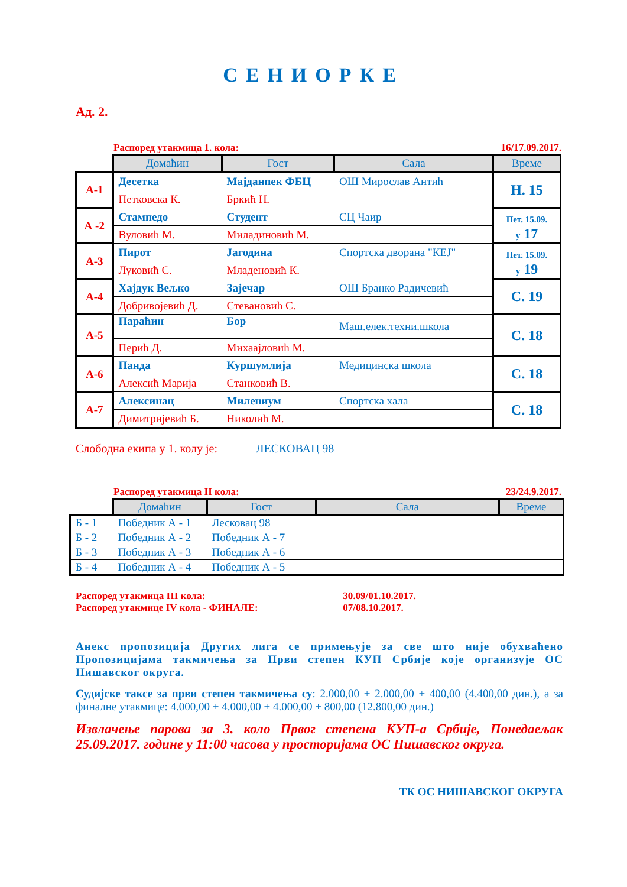СЕНИОРКЕ
Ад. 2.
Распоред утакмица 1. кола: 16/17.09.2017.
| | Домаћин | Гост | Сала | Време |
| --- | --- | --- | --- | --- |
| А-1 | Десетка | Мајданпек ФБЦ | ОШ Мирослав Антић | Н. 15 |
| | Петковска К. | Бркић Н. | | |
| А -2 | Стампедо | Студент | СЦ Чаир | Пет. 15.09. у 17 |
| | Вуловић М. | Миладиновић М. | | |
| А-3 | Пирот | Јагодина | Спортска дворана "КЕЈ" | Пет. 15.09. у 19 |
| | Луковић С. | Младеновић К. | | |
| А-4 | Хајдук Вељко | Зајечар | ОШ Бранко Радичевић | С. 19 |
| | Добривојевић Д. | Стевановић С. | | |
| А-5 | Параћин | Бор | Маш.елек.техни.школа | С. 18 |
| | Перић Д. | Михаајловић М. | | |
| А-6 | Панда | Куршумлија | Медицинска школа | С. 18 |
| | Алексић Марија | Станковић В. | | |
| А-7 | Алексинац | Милениум | Спортска хала | С. 18 |
| | Димитријевић Б. | Николић М. | | |
Слободна екипа у 1. колу је: ЛЕСКОВАЦ 98
Распоред утакмица II кола: 23/24.9.2017.
| | Домаћин | Гост | Сала | Време |
| --- | --- | --- | --- | --- |
| Б - 1 | Победник А - 1 | Лесковац 98 | | |
| Б - 2 | Победник А - 2 | Победник А - 7 | | |
| Б - 3 | Победник А - 3 | Победник А - 6 | | |
| Б - 4 | Победник А - 4 | Победник А - 5 | | |
Распоред утакмица III кола: 30.09/01.10.2017.
Распоред утакмице IV кола - ФИНАЛЕ: 07/08.10.2017.
Анекс пропозиција Других лига се примењује за све што није обухваћено Пропозицијама такмичења за Први степен КУП Србије које организује ОС Нишавског округа.
Судијске таксе за први степен такмичења су: 2.000,00 + 2.000,00 + 400,00 (4.400,00 дин.), а за финалне утакмице: 4.000,00 + 4.000,00 + 4.000,00 + 800,00 (12.800,00 дин.)
Извлачење парова за 3. коло Првог степена КУП-а Србије, Понедаељак 25.09.2017. године у 11:00 часова у просторијама ОС Нишавског округа.
ТК ОС НИШАВСКОГ ОКРУГА